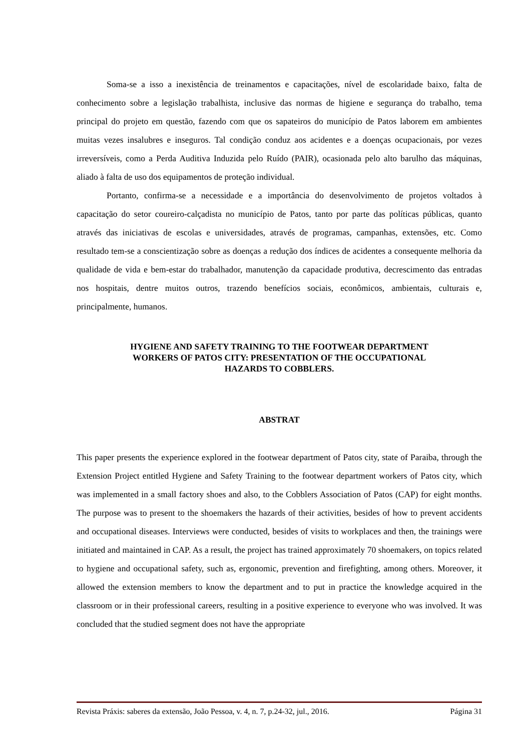Soma-se a isso a inexistência de treinamentos e capacitações, nível de escolaridade baixo, falta de conhecimento sobre a legislação trabalhista, inclusive das normas de higiene e segurança do trabalho, tema principal do projeto em questão, fazendo com que os sapateiros do município de Patos laborem em ambientes muitas vezes insalubres e inseguros. Tal condição conduz aos acidentes e a doenças ocupacionais, por vezes irreversíveis, como a Perda Auditiva Induzida pelo Ruído (PAIR), ocasionada pelo alto barulho das máquinas, aliado à falta de uso dos equipamentos de proteção individual.
Portanto, confirma-se a necessidade e a importância do desenvolvimento de projetos voltados à capacitação do setor coureiro-calçadista no município de Patos, tanto por parte das políticas públicas, quanto através das iniciativas de escolas e universidades, através de programas, campanhas, extensões, etc. Como resultado tem-se a conscientização sobre as doenças a redução dos índices de acidentes a consequente melhoria da qualidade de vida e bem-estar do trabalhador, manutenção da capacidade produtiva, decrescimento das entradas nos hospitais, dentre muitos outros, trazendo benefícios sociais, econômicos, ambientais, culturais e, principalmente, humanos.
HYGIENE AND SAFETY TRAINING TO THE FOOTWEAR DEPARTMENT
WORKERS OF PATOS CITY: PRESENTATION OF THE OCCUPATIONAL
HAZARDS TO COBBLERS.
ABSTRAT
This paper presents the experience explored in the footwear department of Patos city, state of Paraiba, through the Extension Project entitled Hygiene and Safety Training to the footwear department workers of Patos city, which was implemented in a small factory shoes and also, to the Cobblers Association of Patos (CAP) for eight months. The purpose was to present to the shoemakers the hazards of their activities, besides of how to prevent accidents and occupational diseases. Interviews were conducted, besides of visits to workplaces and then, the trainings were initiated and maintained in CAP. As a result, the project has trained approximately 70 shoemakers, on topics related to hygiene and occupational safety, such as, ergonomic, prevention and firefighting, among others. Moreover, it allowed the extension members to know the department and to put in practice the knowledge acquired in the classroom or in their professional careers, resulting in a positive experience to everyone who was involved. It was concluded that the studied segment does not have the appropriate
Revista Práxis: saberes da extensão, João Pessoa, v. 4, n. 7, p.24-32, jul., 2016. Página 31